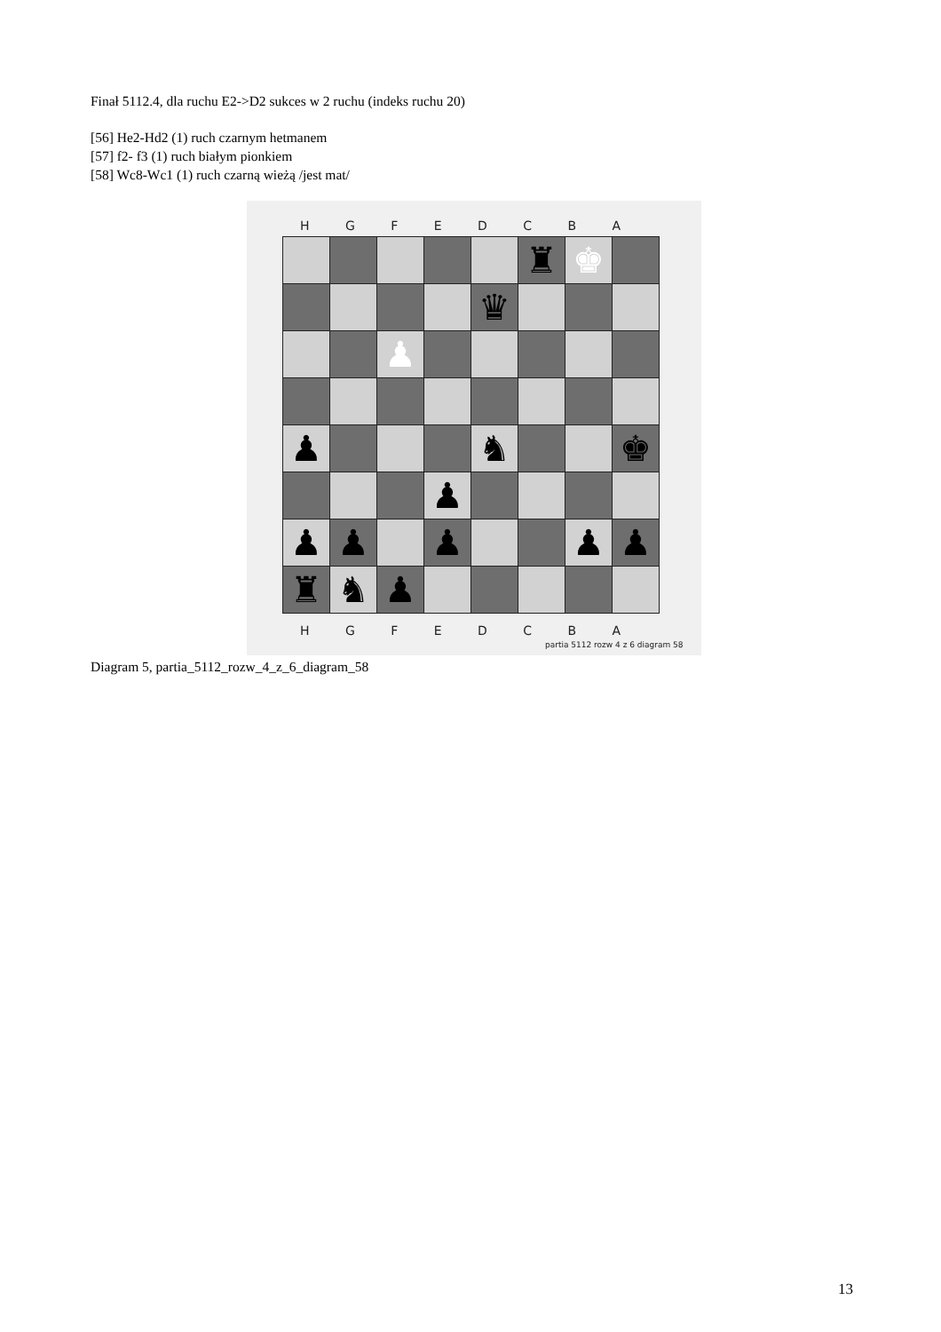Finał 5112.4, dla ruchu E2->D2 sukces w 2 ruchu (indeks ruchu 20)
[56] He2-Hd2 (1) ruch czarnym hetmanem
[57] f2- f3 (1) ruch białym pionkiem
[58] Wc8-Wc1 (1) ruch czarną wieżą /jest mat/
H G F E D C B A
| | | | | | ♜ | ♚ | |
| | | | | ♛ | | | |
| | | ♟ | | | | | |
| ♟ | | | | ♞ | | | ♚ |
| | | | ♟ | | | | |
| ♟ | ♟ | | ♟ | | | ♟ | ♟ |
| ♜ | ♞ | ♟ | | | | | |
H G F E D C B A
partia 5112 rozw 4 z 6 diagram 58
Diagram 5, partia_5112_rozw_4_z_6_diagram_58
13